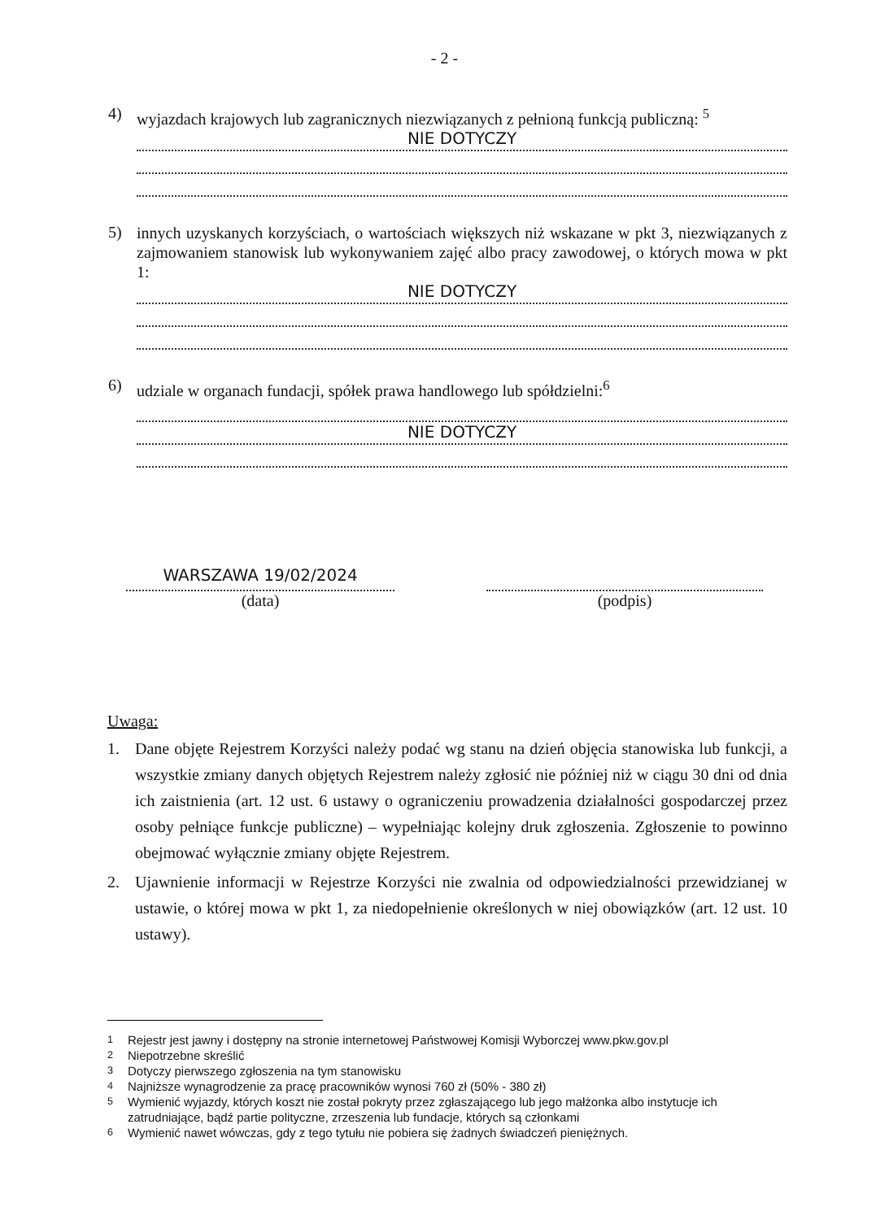- 2 -
4)
wyjazdach krajowych lub zagranicznych niezwiązanych z pełnioną funkcją publiczną: <sup>5</sup>
NIE DOTYCZY
5)
innych uzyskanych korzyściach, o wartościach większych niż wskazane w pkt 3, niezwiązanych z zajmowaniem stanowisk lub wykonywaniem zajęć albo pracy zawodowej, o których mowa w pkt 1:
NIE DOTYCZY
6)
udziale w organach fundacji, spółek prawa handlowego lub spółdzielni:<sup>6</sup>
NIE DOTYCZY
WARSZAWA 19/02/2024
(data)
(podpis)
Uwaga:
1. Dane objęte Rejestrem Korzyści należy podać wg stanu na dzień objęcia stanowiska lub funkcji, a wszystkie zmiany danych objętych Rejestrem należy zgłosić nie później niż w ciągu 30 dni od dnia ich zaistnienia (art. 12 ust. 6 ustawy o ograniczeniu prowadzenia działalności gospodarczej przez osoby pełniące funkcje publiczne) – wypełniając kolejny druk zgłoszenia. Zgłoszenie to powinno obejmować wyłącznie zmiany objęte Rejestrem.
2. Ujawnienie informacji w Rejestrze Korzyści nie zwalnia od odpowiedzialności przewidzianej w ustawie, o której mowa w pkt 1, za niedopełnienie określonych w niej obowiązków (art. 12 ust. 10 ustawy).
<sup>1</sup> Rejestr jest jawny i dostępny na stronie internetowej Państwowej Komisji Wyborczej www.pkw.gov.pl
<sup>2</sup> Niepotrzebne skreślić
<sup>3</sup> Dotyczy pierwszego zgłoszenia na tym stanowisku
<sup>4</sup> Najniższe wynagrodzenie za pracę pracowników wynosi 760 zł (50% - 380 zł)
<sup>5</sup> Wymienić wyjazdy, których koszt nie został pokryty przez zgłaszającego lub jego małżonka albo instytucje ich zatrudniające, bądź partie polityczne, zrzeszenia lub fundacje, których są członkami
<sup>6</sup> Wymienić nawet wówczas, gdy z tego tytułu nie pobiera się żadnych świadczeń pieniężnych.